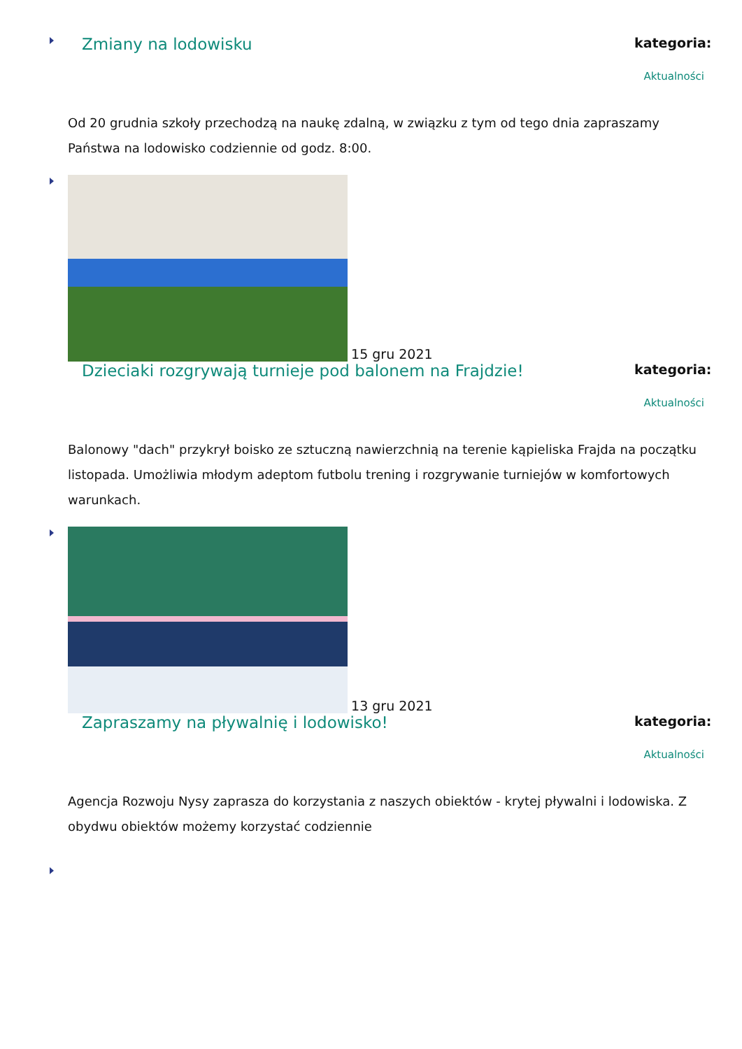Zmiany na lodowisku
kategoria:
Aktualności
Od 20 grudnia szkoły przechodzą na naukę zdalną, w związku z tym od tego dnia zapraszamy Państwa na lodowisko codziennie od godz. 8:00.
15 gru 2021
Dzieciaki rozgrywają turnieje pod balonem na Frajdzie!
kategoria:
Aktualności
Balonowy "dach" przykrył boisko ze sztuczną nawierzchnią na terenie kąpieliska Frajda na początku listopada. Umożliwia młodym adeptom futbolu trening i rozgrywanie turniejów w komfortowych warunkach.
13 gru 2021
Zapraszamy na pływalnię i lodowisko!
kategoria:
Aktualności
Agencja Rozwoju Nysy zaprasza do korzystania z naszych obiektów - krytej pływalni i lodowiska. Z obydwu obiektów możemy korzystać codziennie